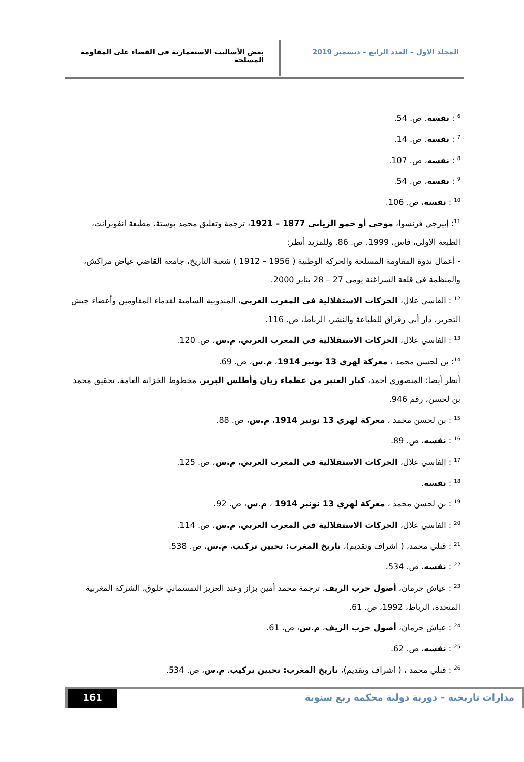المجلد الاول – العدد الرابع – ديسمبر 2019 بعض الأساليب الاستعمارية في القضاء على المقاومة المسلحة
<sup>6</sup> : نفسه. ص. 54.
<sup>7</sup> : نفسه. ص. 14.
<sup>8</sup> : نفسه، ص. 107.
<sup>9</sup> : نفسه، ص. 54.
<sup>10</sup> : نفسه، ص. 106.
<sup>11</sup>: إبيرجي فرنسوا، موحى أو حمو الزياني 1877 – 1921، ترجمة وتعليق محمد بوستة، مطبعة انفوبرانت، الطبعة الاولى، فاس، 1999. ص. 86. وللمزيد أنظر:
- أعمال ندوة المقاومة المسلحة والحركة الوطنية ( 1956 – 1912 ) شعبة التاريخ، جامعة القاضي عياض مراكش، والمنظمة في قلعة السراغنة يومي 27 – 28 يناير 2000.
<sup>12</sup> : الفاسي علال، الحركات الاستقلالية في المغرب العربي، المندوبية السامية لقدماء المقاومين وأعضاء جيش التحرير، دار أبي رقراق للطباعة والنشر، الرباط، ص. 116.
<sup>13</sup> : الفاسي علال، الحركات الاستقلالية في المغرب العربي، م.س، ص. 120.
<sup>14</sup>: بن لحسن محمد ، معركة لهري 13 نونبر 1914، م.س، ص. 69.
أنظر أيضا: المنصوري أحمد، كبار العنبر من عظماء زيان وأطلس البربر، مخطوط الخزانة العامة، تحقيق محمد بن لحسن، رقم 946.
<sup>15</sup> : بن لحسن محمد ، معركة لهري 13 نونبر 1914، م.س، ص. 88.
<sup>16</sup> : نفسه، ص. 89.
<sup>17</sup> : الفاسي علال، الحركات الاستقلالية في المغرب العربي، م.س، ص. 125.
<sup>18</sup> : نفسه.
<sup>19</sup> : بن لحسن محمد ، معركة لهري 13 نونبر 1914 ، م.س، ص. 92.
<sup>20</sup> : الفاسي علال، الحركات الاستقلالية في المغرب العربي، م.س، ص. 114.
<sup>21</sup> : قبلي محمد، ( اشراف وتقديم)، تاريخ المغرب: تحيين تركيب، م.س، ص. 538.
<sup>22</sup> : نفسه، ص. 534.
<sup>23</sup> : عياش جرمان، أصول حرب الريف، ترجمة محمد أمين بزاز وعبد العزيز التمسماني خلوق، الشركة المغربية المتحدة، الرباط، 1992، ص. 61.
<sup>24</sup> : عياش جرمان، أصول حرب الريف، م.س، ص. 61.
<sup>25</sup> : نفسه، ص. 62.
<sup>26</sup> : قبلي محمد ، ( اشراف وتقديم)، تاريخ المغرب: تحيين تركيب، م.س، ص. 534.
مدارات تاريخية – دورية دولية محكمة ربع سنوية
161